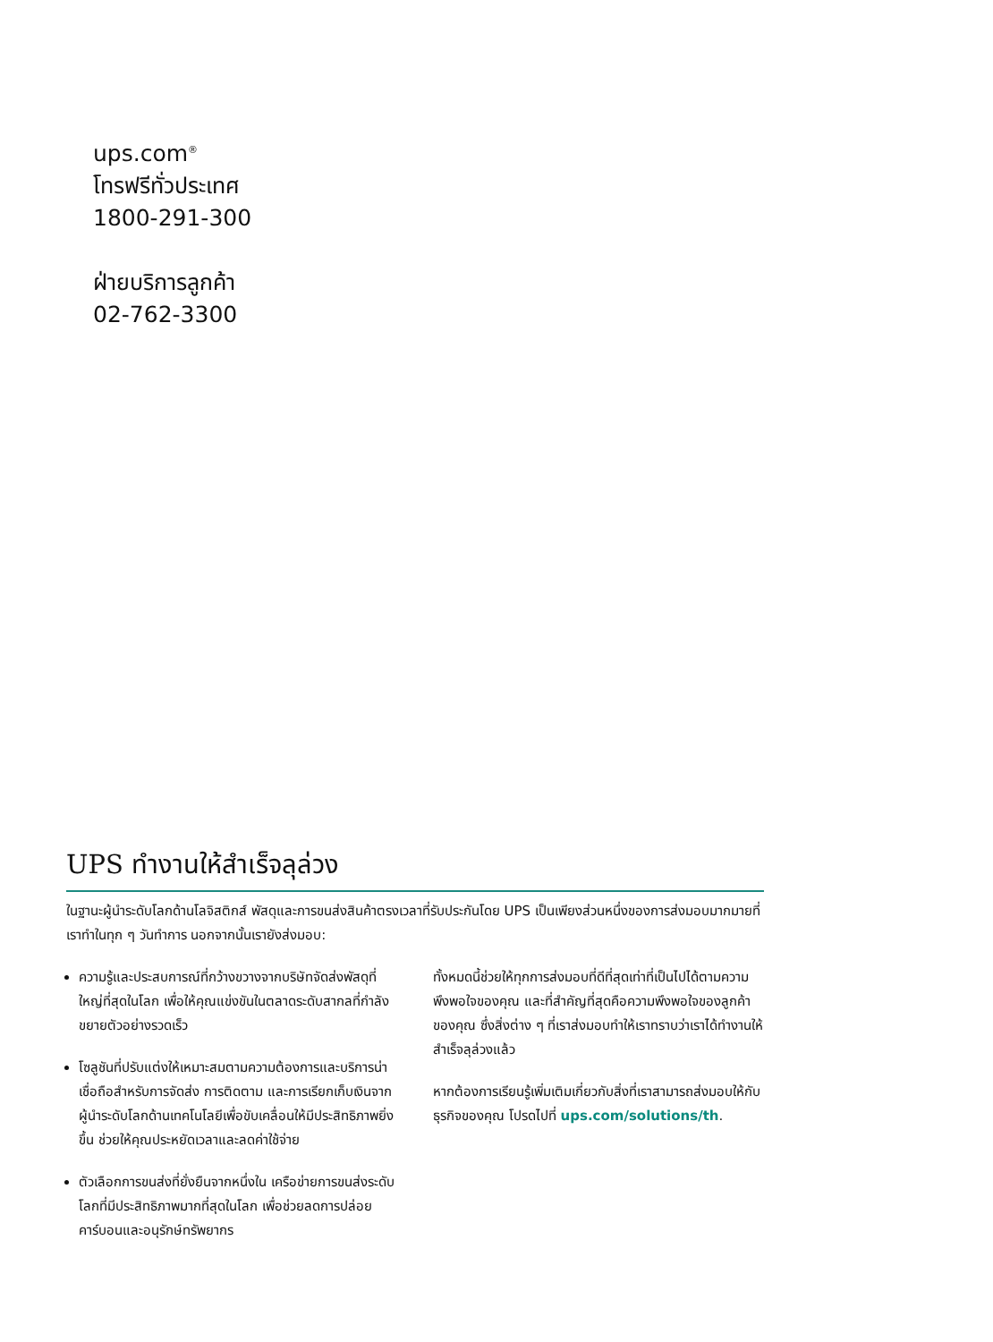ups.com<sup>®</sup>
โทรฟรีทั่วประเทศ
1800-291-300
ฝ่ายบริการลูกค้า
02-762-3300
UPS ทำงานให้สำเร็จลุล่วง
ในฐานะผู้นำระดับโลกด้านโลจิสติกส์ พัสดุและการขนส่งสินค้าตรงเวลาที่รับประกันโดย UPS เป็นเพียงส่วนหนึ่งของการส่งมอบมากมายที่เราทำในทุก ๆ วันทำการ นอกจากนั้นเรายังส่งมอบ:
ความรู้และประสบการณ์ที่กว้างขวางจากบริษัทจัดส่งพัสดุที่ใหญ่ที่สุดในโลก เพื่อให้คุณแข่งขันในตลาดระดับสากลที่กำลังขยายตัวอย่างรวดเร็ว
โซลูชันที่ปรับแต่งให้เหมาะสมตามความต้องการและบริการน่าเชื่อถือสำหรับการจัดส่ง การติดตาม และการเรียกเก็บเงินจากผู้นำระดับโลกด้านเทคโนโลยีเพื่อขับเคลื่อนให้มีประสิทธิภาพยิ่งขึ้น ช่วยให้คุณประหยัดเวลาและลดค่าใช้จ่าย
ตัวเลือกการขนส่งที่ยั่งยืนจากหนึ่งใน เครือข่ายการขนส่งระดับโลกที่มีประสิทธิภาพมากที่สุดในโลก เพื่อช่วยลดการปล่อยคาร์บอนและอนุรักษ์ทรัพยากร
ทั้งหมดนี้ช่วยให้ทุกการส่งมอบที่ดีที่สุดเท่าที่เป็นไปได้ตามความพึงพอใจของคุณ และที่สำคัญที่สุดคือความพึงพอใจของลูกค้าของคุณ ซึ่งสิ่งต่าง ๆ ที่เราส่งมอบทำให้เราทราบว่าเราได้ทำงานให้สำเร็จลุล่วงแล้ว
หากต้องการเรียนรู้เพิ่มเติมเกี่ยวกับสิ่งที่เราสามารถส่งมอบให้กับธุรกิจของคุณ โปรดไปที่ ups.com/solutions/th.